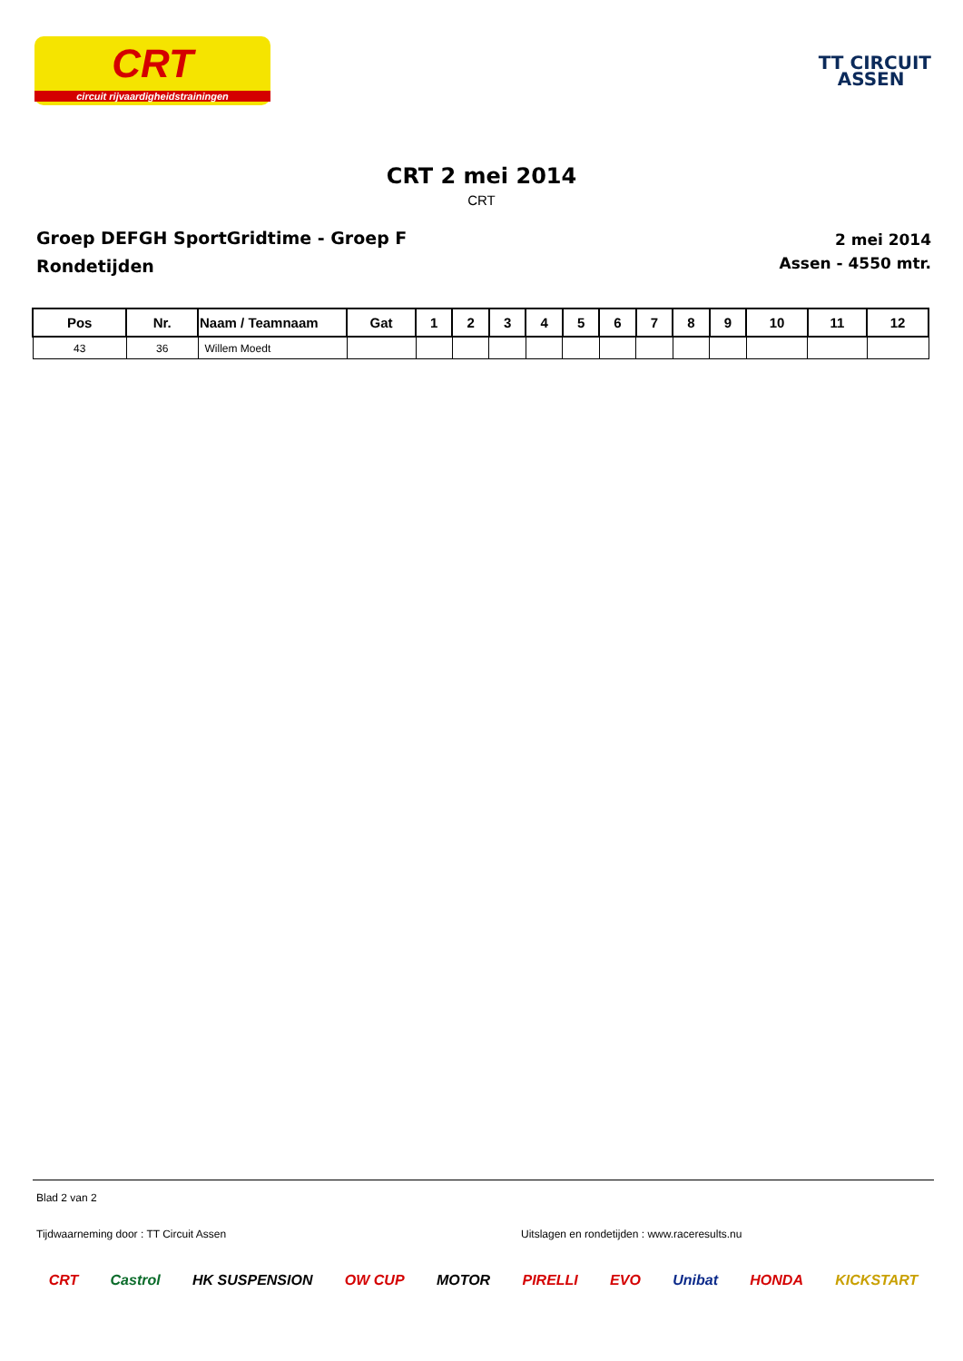CRT
circuit rijvaardigheidstrainingen
TT CIRCUIT
ASSEN
CRT 2 mei 2014
CRT
Groep DEFGH SportGridtime - Groep F
Rondetijden
2 mei 2014
Assen - 4550 mtr.
| Pos | Nr. | Naam / Teamnaam | Gat | 1 | 2 | 3 | 4 | 5 | 6 | 7 | 8 | 9 | 10 | 11 | 12 |
| --- | --- | --- | --- | --- | --- | --- | --- | --- | --- | --- | --- | --- | --- | --- | --- |
| 43 | 36 | Willem Moedt | | | | | | | | | | | | | |
Blad 2 van 2
Tijdwaarneming door : TT Circuit Assen Uitslagen en rondetijden : www.raceresults.nu
CRT Castrol HK SUSPENSION OW CUP MOTOR PIRELLI EVO Unibat HONDA KICKSTART